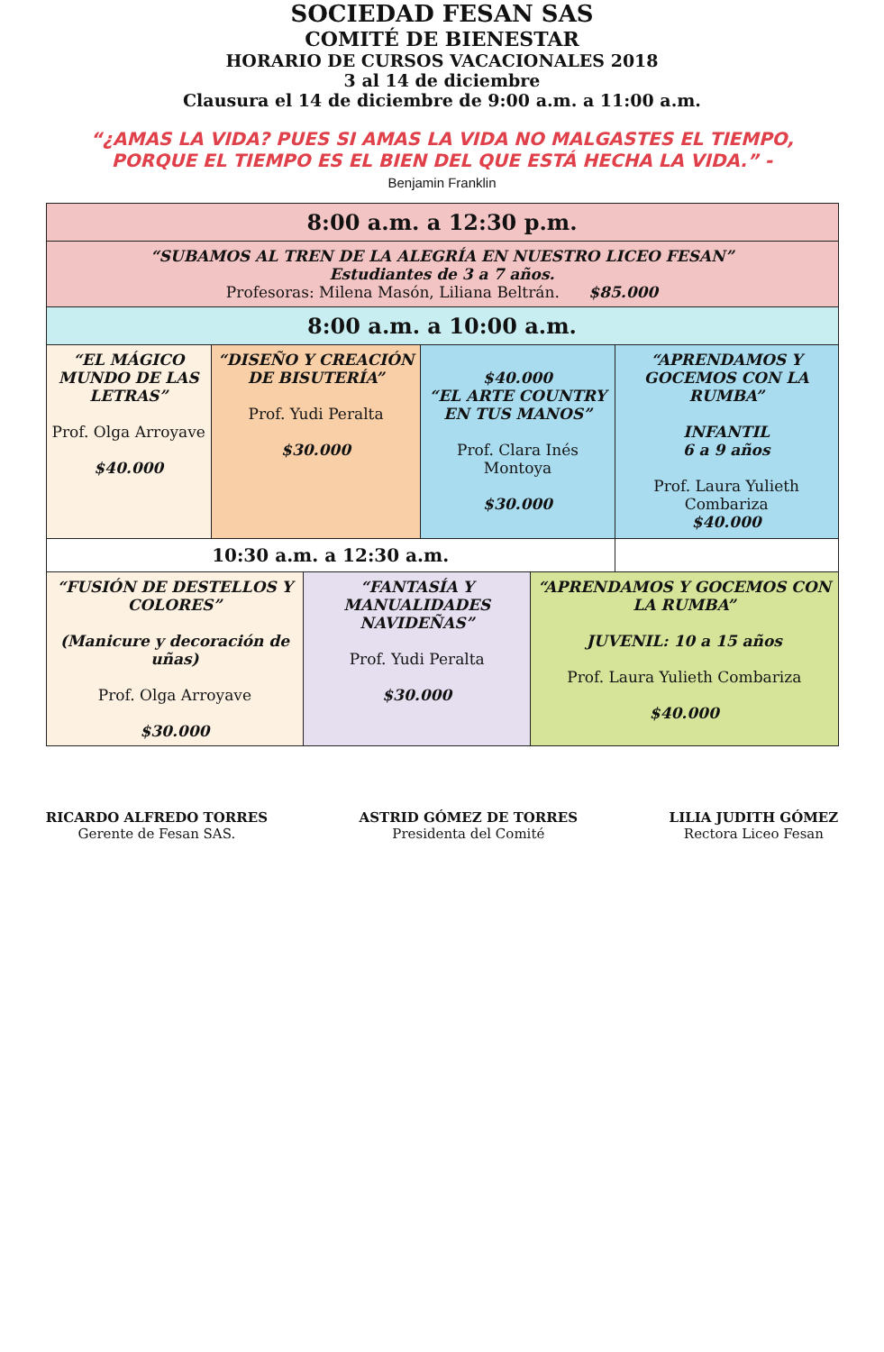SOCIEDAD FESAN SAS
COMITÉ DE BIENESTAR
HORARIO DE CURSOS VACACIONALES 2018
3 al 14 de diciembre
Clausura el 14 de diciembre de 9:00 a.m. a 11:00 a.m.
“¿AMAS LA VIDA? PUES SI AMAS LA VIDA NO MALGASTES EL TIEMPO, PORQUE EL TIEMPO ES EL BIEN DEL QUE ESTÁ HECHA LA VIDA.” -
Benjamin Franklin
| 8:00 a.m. a 12:30 p.m. | | | | | |
| “SUBAMOS AL TREN DE LA ALEGRÍA EN NUESTRO LICEO FESAN” Estudiantes de 3 a 7 años. Profesoras: Milena Masón, Liliana Beltrán. $85.000 | | | | | |
| 8:00 a.m. a 10:00 a.m. | | | | | |
| “EL MÁGICO MUNDO DE LAS LETRAS” Prof. Olga Arroyave $40.000 | “DISEÑO Y CREACIÓN DE BISUTERÍA” Prof. Yudi Peralta $30.000 | | $40.000 “EL ARTE COUNTRY EN TUS MANOS” Prof. Clara Inés Montoya $30.000 | | “APRENDAMOS Y GOCEMOS CON LA RUMBA” INFANTIL 6 a 9 años Prof. Laura Yulieth Combariza $40.000 |
| 10:30 a.m. a 12:30 a.m. | | | | | |
| “FUSIÓN DE DESTELLOS Y COLORES” (Manicure y decoración de uñas) Prof. Olga Arroyave $30.000 | | “FANTASÍA Y MANUALIDADES NAVIDEÑAS” Prof. Yudi Peralta $30.000 | | “APRENDAMOS Y GOCEMOS CON LA RUMBA” JUVENIL: 10 a 15 años Prof. Laura Yulieth Combariza $40.000 | |
RICARDO ALFREDO TORRES
Gerente de Fesan SAS.
ASTRID GÓMEZ DE TORRES
Presidenta del Comité
LILIA JUDITH GÓMEZ
Rectora Liceo Fesan